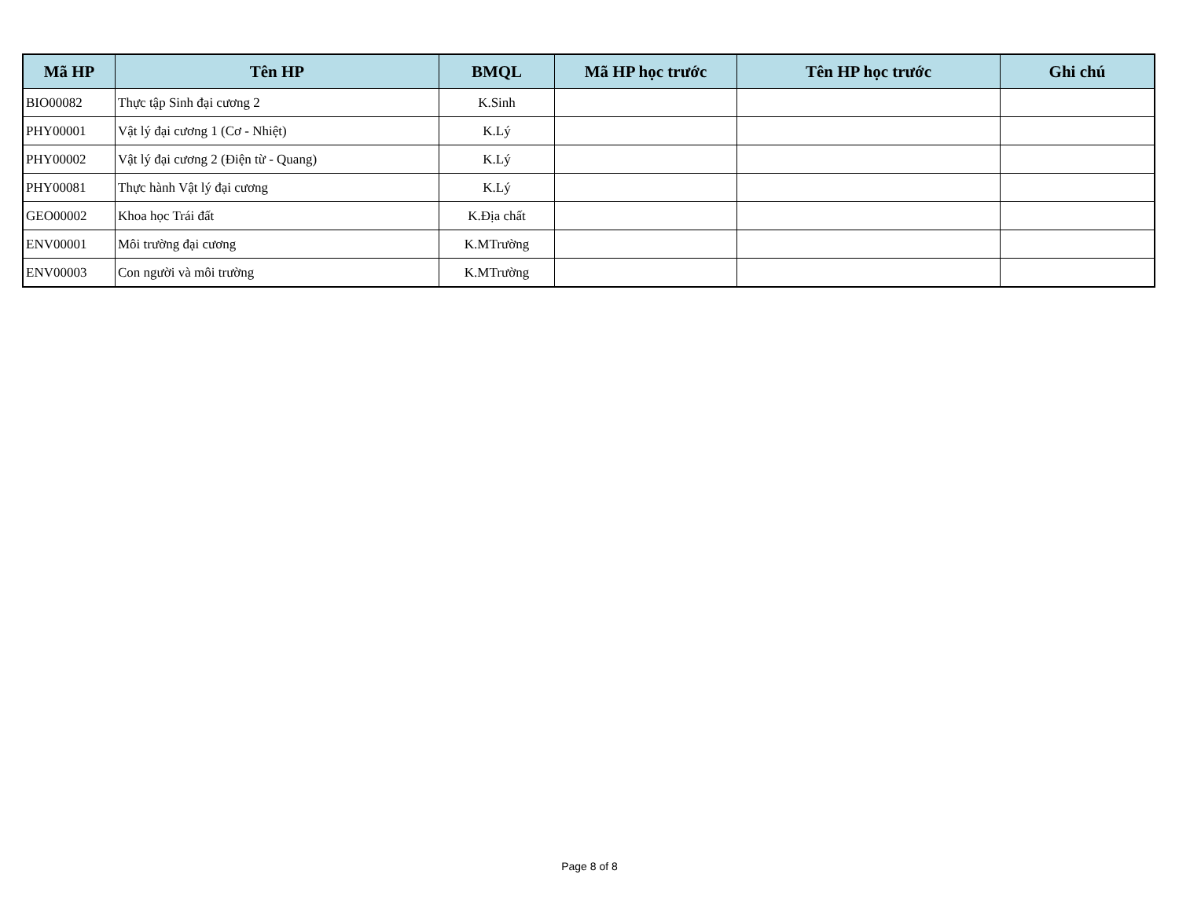| Mã HP | Tên HP | BMQL | Mã HP học trước | Tên HP học trước | Ghi chú |
| --- | --- | --- | --- | --- | --- |
| BIO00082 | Thực tập Sinh đại cương 2 | K.Sinh | | | |
| PHY00001 | Vật lý đại cương 1 (Cơ - Nhiệt) | K.Lý | | | |
| PHY00002 | Vật lý đại cương 2 (Điện từ - Quang) | K.Lý | | | |
| PHY00081 | Thực hành Vật lý đại cương | K.Lý | | | |
| GEO00002 | Khoa học Trái đất | K.Địa chất | | | |
| ENV00001 | Môi trường đại cương | K.MTrường | | | |
| ENV00003 | Con người và môi trường | K.MTrường | | | |
Page 8 of 8